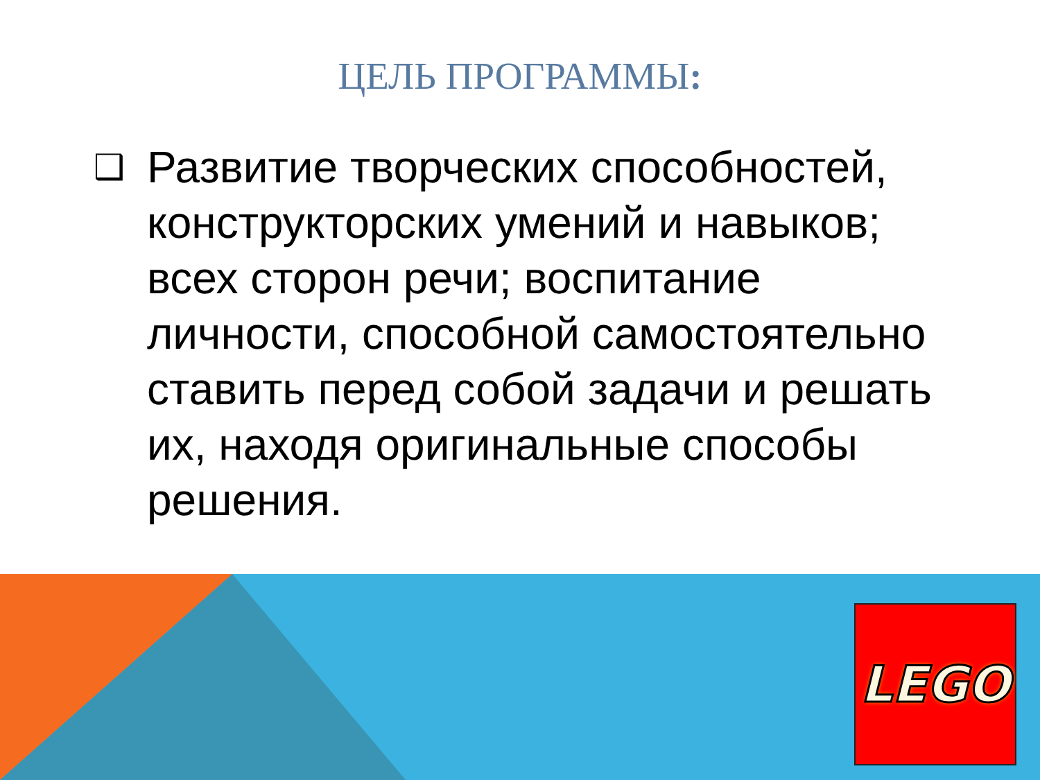ЦЕЛЬ ПРОГРАММЫ:
❑
Развитие творческих способностей, конструкторских умений и навыков; всех сторон речи; воспитание личности, способной самостоятельно ставить перед собой задачи и решать их, находя оригинальные способы решения.
LEGO